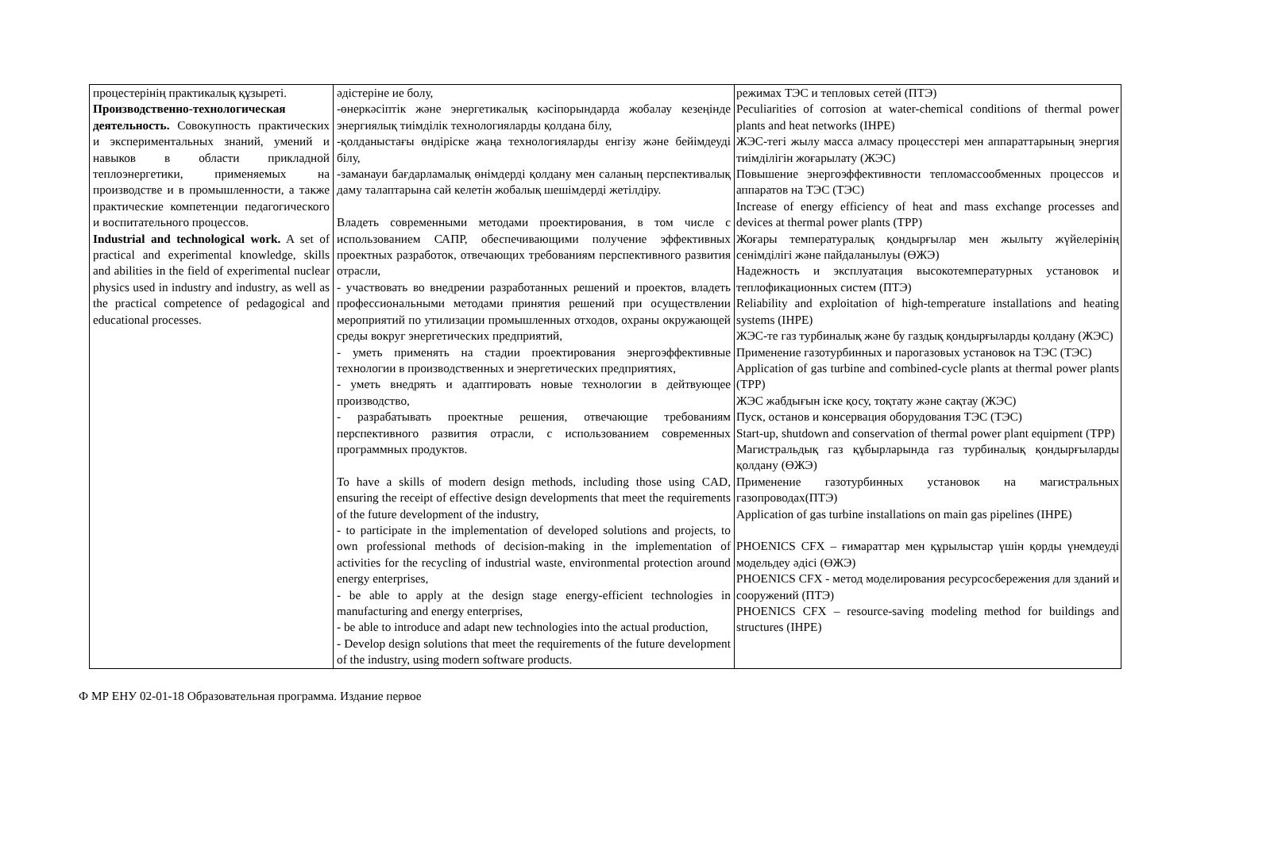| процестерінің практикалық құзыреті. Производственно-технологическая деятельность. Совокупность практических и экспериментальных знаний, умений и навыков в области прикладной теплоэнергетики, применяемых на производстве и в промышленности, а также практические компетенции педагогического и воспитательного процессов. Industrial and technological work. A set of practical and experimental knowledge, skills and abilities in the field of experimental nuclear physics used in industry and industry, as well as the practical competence of pedagogical and educational processes. | әдістеріне ие болу, -өнеркәсіптік және энергетикалық кәсіпорындарда жобалау кезеңінде энергиялық тиімділік технологияларды қолдана білу, -қолданыстағы өндіріске жаңа технологияларды енгізу және бейімдеуді білу, -заманауи бағдарламалық өнімдерді қолдану мен саланың перспективалық даму талаптарына сай келетін жобалық шешімдерді жетілдіру. Владеть современными методами проектирования, в том числе с использованием САПР, обеспечивающими получение эффективных проектных разработок, отвечающих требованиям перспективного развития отрасли, - участвовать во внедрении разработанных решений и проектов, владеть профессиональными методами принятия решений при осуществлении мероприятий по утилизации промышленных отходов, охраны окружающей среды вокруг энергетических предприятий, - уметь применять на стадии проектирования энергоэффективные технологии в производственных и энергетических предприятиях, - уметь внедрять и адаптировать новые технологии в дейтвующее производство, - разрабатывать проектные решения, отвечающие требованиям перспективного развития отрасли, с использованием современных программных продуктов. To have a skills of modern design methods, including those using CAD, ensuring the receipt of effective design developments that meet the requirements of the future development of the industry, - to participate in the implementation of developed solutions and projects, to own professional methods of decision-making in the implementation of activities for the recycling of industrial waste, environmental protection around energy enterprises, - be able to apply at the design stage energy-efficient technologies in manufacturing and energy enterprises, - be able to introduce and adapt new technologies into the actual production, - Develop design solutions that meet the requirements of the future development of the industry, using modern software products. | режимах ТЭС и тепловых сетей (ПТЭ) Peculiarities of corrosion at water-chemical conditions of thermal power plants and heat networks (IHPE) ЖЭС-тегі жылу масса алмасу процесстері мен аппараттарының энергия тиімділігін жоғарылату (ЖЭС) Повышение энергоэффективности тепломассообменных процессов и аппаратов на ТЭС (ТЭС) Increase of energy efficiency of heat and mass exchange processes and devices at thermal power plants (TPP) Жоғары температуралық қондырғылар мен жылыту жүйелерінің сенімділігі және пайдаланылуы (ӨЖЭ) Надежность и эксплуатация высокотемпературных установок и теплофикационных систем (ПТЭ) Reliability and exploitation of high-temperature installations and heating systems (IHPE) ЖЭС-те газ турбиналық және бу газдық қондырғыларды қолдану (ЖЭС) Применение газотурбинных и парогазовых установок на ТЭС (ТЭС) Application of gas turbine and combined-cycle plants at thermal power plants (TPP) ЖЭС жабдығын іске қосу, тоқтату және сақтау (ЖЭС) Пуск, останов и консервация оборудования ТЭС (ТЭС) Start-up, shutdown and conservation of thermal power plant equipment (TPP) Магистральдық газ құбырларында газ турбиналық қондырғыларды қолдану (ӨЖЭ) Применение газотурбинных установок на магистральных газопроводах(ПТЭ) Application of gas turbine installations on main gas pipelines (IHPE) PHOENICS CFX – ғимараттар мен құрылыстар үшін қорды үнемдеуді модельдеу әдісі (ӨЖЭ) PHOENICS CFX - метод моделирования ресурсосбережения для зданий и сооружений (ПТЭ) PHOENICS CFX – resource-saving modeling method for buildings and structures (IHPE) |
Ф МР ЕНУ 02-01-18 Образовательная программа. Издание первое